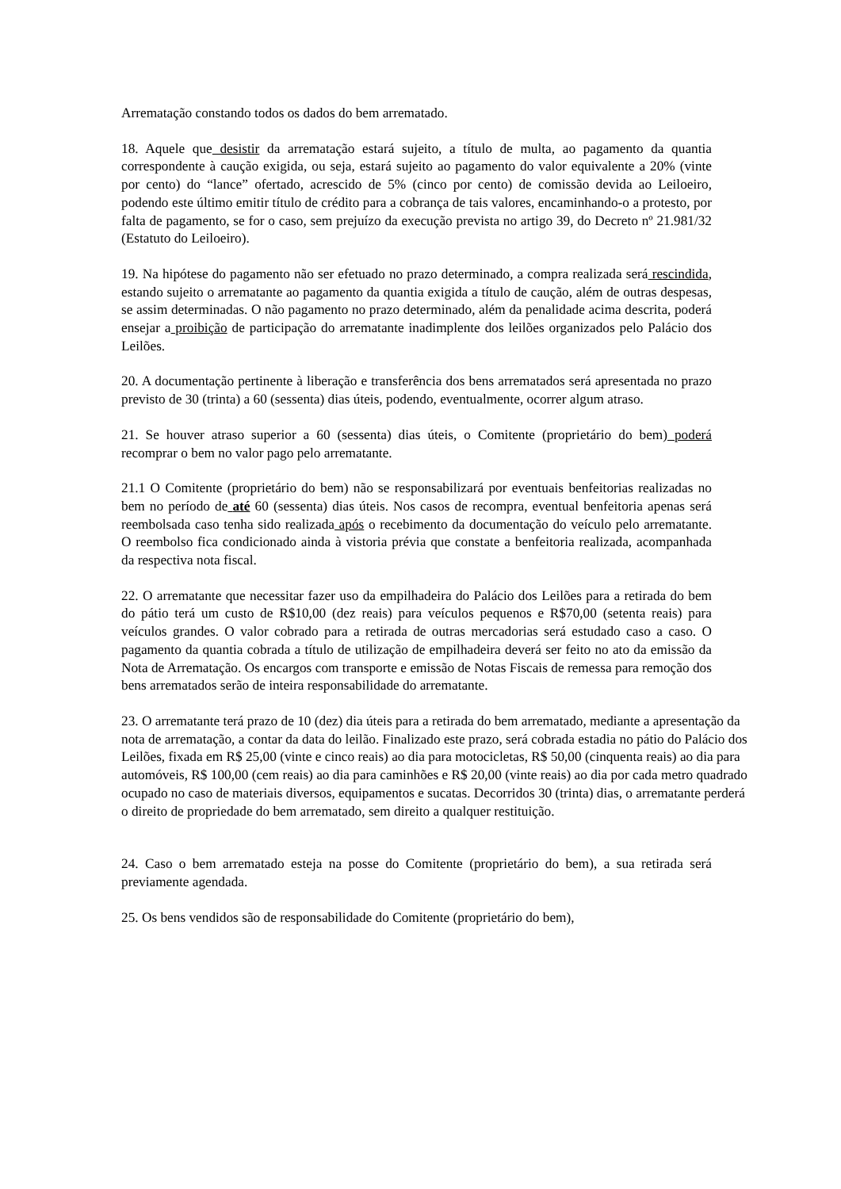Arrematação constando todos os dados do bem arrematado.
18. Aquele que desistir da arrematação estará sujeito, a título de multa, ao pagamento da quantia correspondente à caução exigida, ou seja, estará sujeito ao pagamento do valor equivalente a 20% (vinte por cento) do “lance” ofertado, acrescido de 5% (cinco por cento) de comissão devida ao Leiloeiro, podendo este último emitir título de crédito para a cobrança de tais valores, encaminhando-o a protesto, por falta de pagamento, se for o caso, sem prejuízo da execução prevista no artigo 39, do Decreto nº 21.981/32 (Estatuto do Leiloeiro).
19. Na hipótese do pagamento não ser efetuado no prazo determinado, a compra realizada será rescindida, estando sujeito o arrematante ao pagamento da quantia exigida a título de caução, além de outras despesas, se assim determinadas. O não pagamento no prazo determinado, além da penalidade acima descrita, poderá ensejar a proibição de participação do arrematante inadimplente dos leilões organizados pelo Palácio dos Leilões.
20. A documentação pertinente à liberação e transferência dos bens arrematados será apresentada no prazo previsto de 30 (trinta) a 60 (sessenta) dias úteis, podendo, eventualmente, ocorrer algum atraso.
21. Se houver atraso superior a 60 (sessenta) dias úteis, o Comitente (proprietário do bem) poderá recomprar o bem no valor pago pelo arrematante.
21.1 O Comitente (proprietário do bem) não se responsabilizará por eventuais benfeitorias realizadas no bem no período de até 60 (sessenta) dias úteis. Nos casos de recompra, eventual benfeitoria apenas será reembolsada caso tenha sido realizada após o recebimento da documentação do veículo pelo arrematante. O reembolso fica condicionado ainda à vistoria prévia que constate a benfeitoria realizada, acompanhada da respectiva nota fiscal.
22. O arrematante que necessitar fazer uso da empilhadeira do Palácio dos Leilões para a retirada do bem do pátio terá um custo de R$10,00 (dez reais) para veículos pequenos e R$70,00 (setenta reais) para veículos grandes. O valor cobrado para a retirada de outras mercadorias será estudado caso a caso. O pagamento da quantia cobrada a título de utilização de empilhadeira deverá ser feito no ato da emissão da Nota de Arrematação. Os encargos com transporte e emissão de Notas Fiscais de remessa para remoção dos bens arrematados serão de inteira responsabilidade do arrematante.
23. O arrematante terá prazo de 10 (dez) dia úteis para a retirada do bem arrematado, mediante a apresentação da nota de arrematação, a contar da data do leilão. Finalizado este prazo, será cobrada estadia no pátio do Palácio dos Leilões, fixada em R$ 25,00 (vinte e cinco reais) ao dia para motocicletas, R$ 50,00 (cinquenta reais) ao dia para automóveis, R$ 100,00 (cem reais) ao dia para caminhões e R$ 20,00 (vinte reais) ao dia por cada metro quadrado ocupado no caso de materiais diversos, equipamentos e sucatas. Decorridos 30 (trinta) dias, o arrematante perderá o direito de propriedade do bem arrematado, sem direito a qualquer restituição.
24. Caso o bem arrematado esteja na posse do Comitente (proprietário do bem), a sua retirada será previamente agendada.
25. Os bens vendidos são de responsabilidade do Comitente (proprietário do bem),